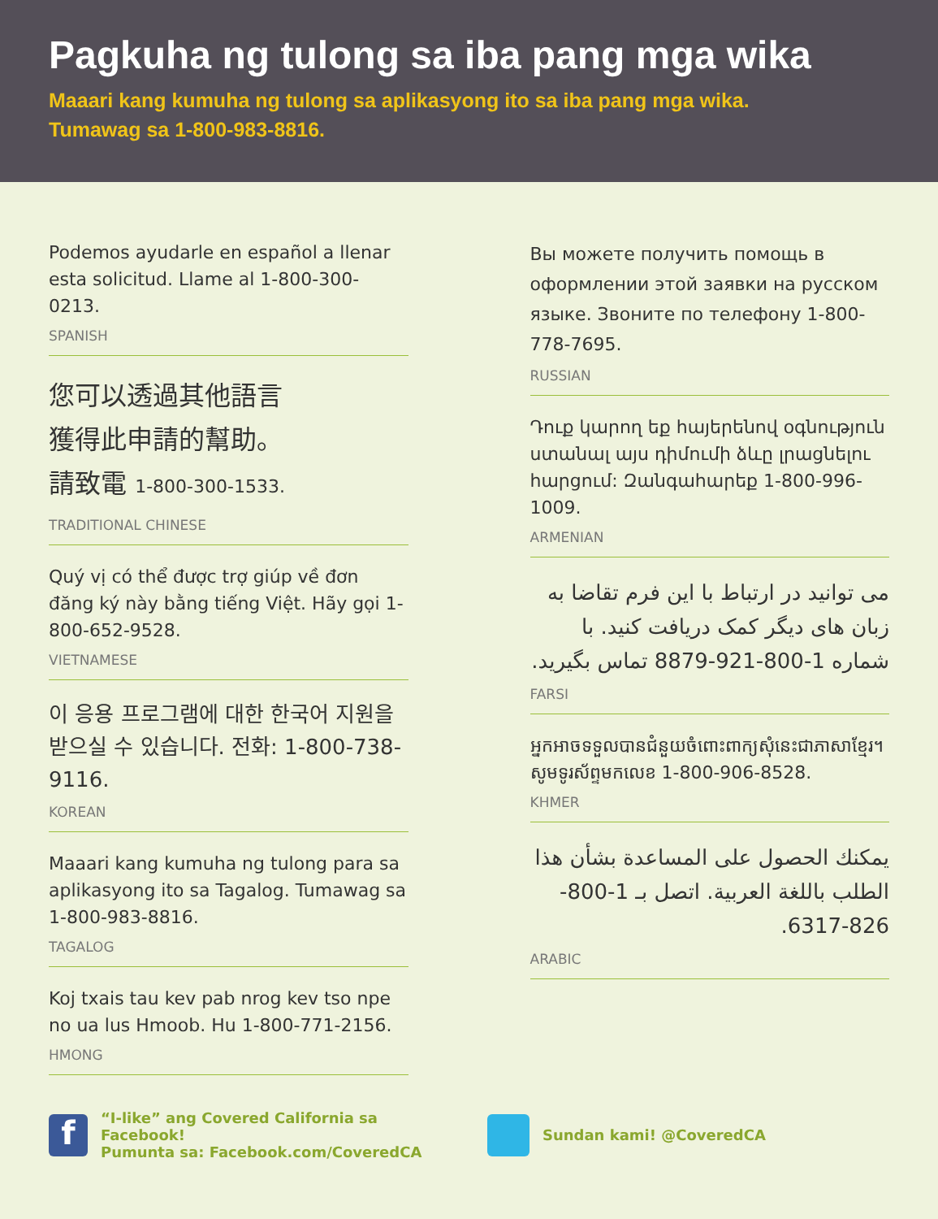Pagkuha ng tulong sa iba pang mga wika
Maaari kang kumuha ng tulong sa aplikasyong ito sa iba pang mga wika.
Tumawag sa 1-800-983-8816.
Podemos ayudarle en español a llenar esta solicitud. Llame al 1-800-300-0213.
SPANISH
您可以透過其他語言
獲得此申請的幫助。
請致電 1-800-300-1533.
TRADITIONAL CHINESE
Quý vị có thể được trợ giúp về đơn đăng ký này bằng tiếng Việt. Hãy gọi 1-800-652-9528.
VIETNAMESE
이 응용 프로그램에 대한 한국어 지원을 받으실 수 있습니다. 전화: 1-800-738-9116.
KOREAN
Maaari kang kumuha ng tulong para sa aplikasyong ito sa Tagalog. Tumawag sa 1-800-983-8816.
TAGALOG
Koj txais tau kev pab nrog kev tso npe no ua lus Hmoob. Hu 1-800-771-2156.
HMONG
Вы можете получить помощь в оформлении этой заявки на русском языке. Звоните по телефону 1-800-778-7695.
RUSSIAN
Դուք կարող եք հայերենով օգնություն ստանալ այս դիմումի ձևը լրացնելու հարցում: Զանգահարեք 1-800-996-1009.
ARMENIAN
می توانید در ارتباط با این فرم تقاضا به زبان های دیگر کمک دریافت کنید. با شماره 1-800-921-8879 تماس بگیرید.
FARSI
អ្នកអាចទទួលបានជំនួយចំពោះពាក្យសុំនេះជាភាសាខ្មែរ។ សូមទូរស័ព្ទមកលេខ 1-800-906-8528.
KHMER
يمكنك الحصول على المساعدة بشأن هذا الطلب باللغة العربية. اتصل بـ 1-800-826-6317.
ARABIC
f “I-like” ang Covered California sa Facebook!
Pumunta sa: Facebook.com/CoveredCA
Sundan kami! @CoveredCA